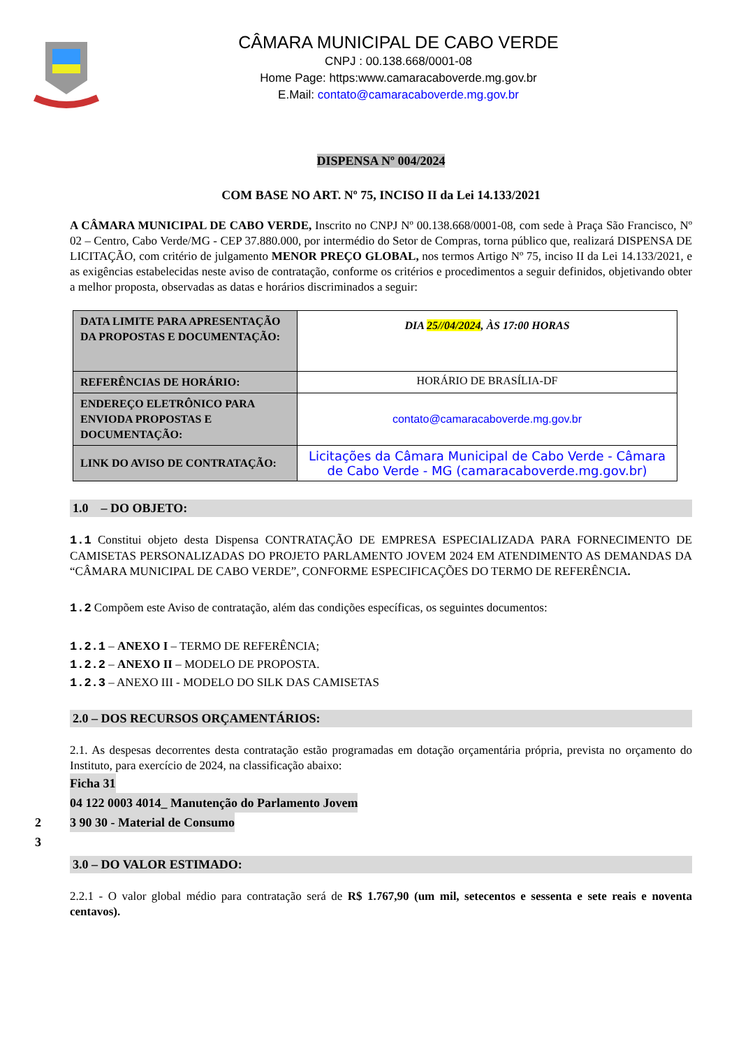CÂMARA MUNICIPAL DE CABO VERDE
CNPJ : 00.138.668/0001-08
Home Page: https:www.camaracaboverde.mg.gov.br
E.Mail: contato@camaracaboverde.mg.gov.br
DISPENSA Nº 004/2024
COM BASE NO ART. Nº 75, INCISO II da Lei 14.133/2021
A CÂMARA MUNICIPAL DE CABO VERDE, Inscrito no CNPJ Nº 00.138.668/0001-08, com sede à Praça São Francisco, Nº 02 – Centro, Cabo Verde/MG - CEP 37.880.000, por intermédio do Setor de Compras, torna público que, realizará DISPENSA DE LICITAÇÃO, com critério de julgamento MENOR PREÇO GLOBAL, nos termos Artigo Nº 75, inciso II da Lei 14.133/2021, e as exigências estabelecidas neste aviso de contratação, conforme os critérios e procedimentos a seguir definidos, objetivando obter a melhor proposta, observadas as datas e horários discriminados a seguir:
| DATA LIMITE PARA APRESENTAÇÃO DA PROPOSTAS E DOCUMENTAÇÃO: | DIA 25//04/2024 , ÀS 17:00 HORAS |
| REFERÊNCIAS DE HORÁRIO: | HORÁRIO DE BRASÍLIA-DF |
| ENDEREÇO ELETRÔNICO PARA ENVIODA PROPOSTAS E DOCUMENTAÇÃO: | contato@camaracaboverde.mg.gov.br |
| LINK DO AVISO DE CONTRATAÇÃO: | Licitações da Câmara Municipal de Cabo Verde - Câmara de Cabo Verde - MG (camaracaboverde.mg.gov.br) |
1.0 – DO OBJETO:
1.1 Constitui objeto desta Dispensa CONTRATAÇÃO DE EMPRESA ESPECIALIZADA PARA FORNECIMENTO DE CAMISETAS PERSONALIZADAS DO PROJETO PARLAMENTO JOVEM 2024 EM ATENDIMENTO AS DEMANDAS DA “CÂMARA MUNICIPAL DE CABO VERDE”, CONFORME ESPECIFICAÇÕES DO TERMO DE REFERÊNCIA.
1.2 Compõem este Aviso de contratação, além das condições específicas, os seguintes documentos:
1.2.1 – ANEXO I – TERMO DE REFERÊNCIA;
1.2.2 – ANEXO II – MODELO DE PROPOSTA.
1.2.3 – ANEXO III - MODELO DO SILK DAS CAMISETAS
2.0 – DOS RECURSOS ORÇAMENTÁRIOS:
2.1. As despesas decorrentes desta contratação estão programadas em dotação orçamentária própria, prevista no orçamento do Instituto, para exercício de 2024, na classificação abaixo:
Ficha 31
04 122 0003 4014_ Manutenção do Parlamento Jovem
2 3 90 30 - Material de Consumo
3
3.0 – DO VALOR ESTIMADO:
2.2.1 - O valor global médio para contratação será de R$ 1.767,90 (um mil, setecentos e sessenta e sete reais e noventa centavos).